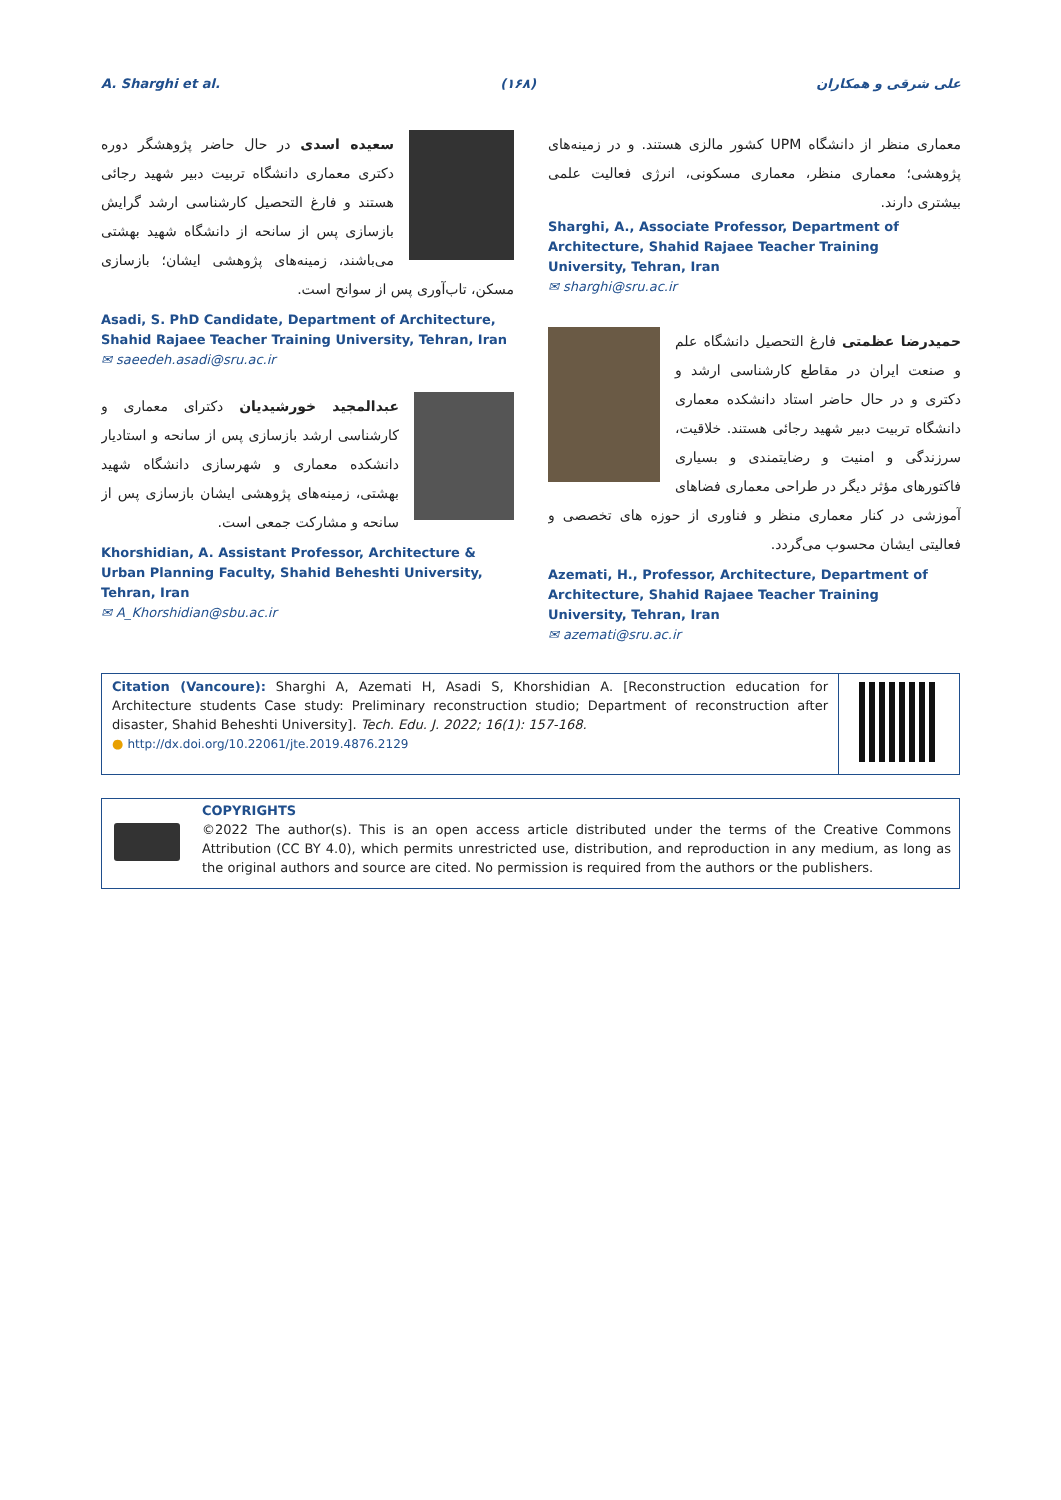A. Sharghi et al. (۱۶۸) علی شرقی و همکاران
معماری منظر از دانشگاه UPM کشور مالزی هستند. و در زمینه‌های پژوهشی؛ معماری منظر، معماری مسکونی، انرژی فعالیت علمی بیشتری دارند.
Sharghi, A., Associate Professor, Department of Architecture, Shahid Rajaee Teacher Training University, Tehran, Iran
✉ sharghi@sru.ac.ir
حمیدرضا عظمتی فارغ التحصیل دانشگاه علم و صنعت ایران در مقاطع کارشناسی ارشد و دکتری و در حال حاضر استاد دانشکده معماری دانشگاه تربیت دبیر شهید رجائی هستند. خلاقیت، سرزندگی و امنیت و رضایتمندی و بسیاری فاکتورهای مؤثر دیگر در طراحی معماری فضاهای آموزشی در کنار معماری منظر و فناوری از حوزه های تخصصی و فعالیتی ایشان محسوب می‌گردد.
Azemati, H., Professor, Architecture, Department of Architecture, Shahid Rajaee Teacher Training University, Tehran, Iran
✉ azemati@sru.ac.ir
سعیده اسدی در حال حاضر پژوهشگر دوره دکتری معماری دانشگاه تربیت دبیر شهید رجائی هستند و فارغ التحصیل کارشناسی ارشد گرایش بازسازی پس از سانحه از دانشگاه شهید بهشتی می‌باشند، زمینه‌های پژوهشی ایشان؛ بازسازی مسکن، تاب‌آوری پس از سوانح است.
Asadi, S. PhD Candidate, Department of Architecture, Shahid Rajaee Teacher Training University, Tehran, Iran
✉ saeedeh.asadi@sru.ac.ir
عبدالمجید خورشیدیان دکترای معماری و کارشناسی ارشد بازسازی پس از سانحه و استادیار دانشکده معماری و شهرسازی دانشگاه شهید بهشتی، زمینه‌های پژوهشی ایشان بازسازی پس از سانحه و مشارکت جمعی است.
Khorshidian, A. Assistant Professor, Architecture & Urban Planning Faculty, Shahid Beheshti University, Tehran, Iran
✉ A_Khorshidian@sbu.ac.ir
Citation (Vancoure): Sharghi A, Azemati H, Asadi S, Khorshidian A. [Reconstruction education for Architecture students Case study: Preliminary reconstruction studio; Department of reconstruction after disaster, Shahid Beheshti University]. Tech. Edu. J. 2022; 16(1): 157-168.
● http://dx.doi.org/10.22061/jte.2019.4876.2129
COPYRIGHTS
©2022 The author(s). This is an open access article distributed under the terms of the Creative Commons Attribution (CC BY 4.0), which permits unrestricted use, distribution, and reproduction in any medium, as long as the original authors and source are cited. No permission is required from the authors or the publishers.